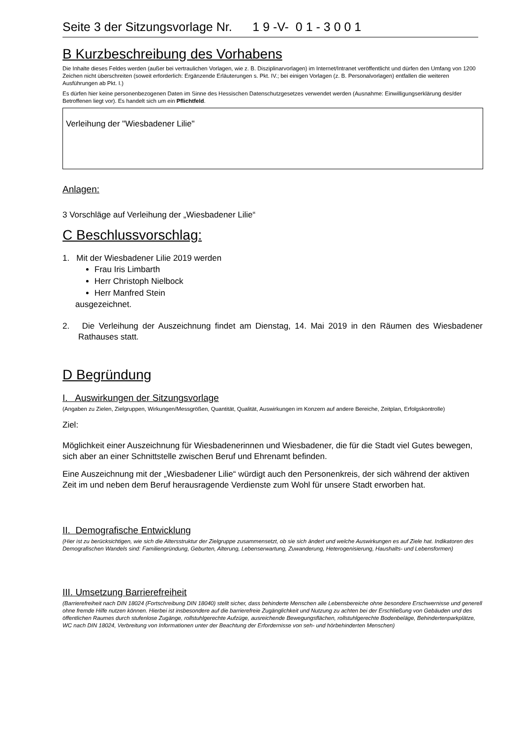Seite 3 der Sitzungsvorlage Nr. 1 9 -V- 0 1 - 3 0 0 1
B Kurzbeschreibung des Vorhabens
Die Inhalte dieses Feldes werden (außer bei vertraulichen Vorlagen, wie z. B. Disziplinarvorlagen) im Internet/Intranet veröffentlicht und dürfen den Umfang von 1200 Zeichen nicht überschreiten (soweit erforderlich: Ergänzende Erläuterungen s. Pkt. IV.; bei einigen Vorlagen (z. B. Personalvorlagen) entfallen die weiteren Ausführungen ab Pkt. I.)
Es dürfen hier keine personenbezogenen Daten im Sinne des Hessischen Datenschutzgesetzes verwendet werden (Ausnahme: Einwilligungserklärung des/der Betroffenen liegt vor). Es handelt sich um ein Pflichtfeld.
Verleihung der "Wiesbadener Lilie"
Anlagen:
3 Vorschläge auf Verleihung der „Wiesbadener Lilie“
C Beschlussvorschlag:
1. Mit der Wiesbadener Lilie 2019 werden
Frau Iris Limbarth
Herr Christoph Nielbock
Herr Manfred Stein
ausgezeichnet.
2. Die Verleihung der Auszeichnung findet am Dienstag, 14. Mai 2019 in den Räumen des Wiesbadener Rathauses statt.
D Begründung
I. Auswirkungen der Sitzungsvorlage
(Angaben zu Zielen, Zielgruppen, Wirkungen/Messgrößen, Quantität, Qualität, Auswirkungen im Konzern auf andere Bereiche, Zeitplan, Erfolgskontrolle)
Ziel:
Möglichkeit einer Auszeichnung für Wiesbadenerinnen und Wiesbadener, die für die Stadt viel Gutes bewegen, sich aber an einer Schnittstelle zwischen Beruf und Ehrenamt befinden.
Eine Auszeichnung mit der „Wiesbadener Lilie“ würdigt auch den Personenkreis, der sich während der aktiven Zeit im und neben dem Beruf herausragende Verdienste zum Wohl für unsere Stadt erworben hat.
II. Demografische Entwicklung
(Hier ist zu berücksichtigen, wie sich die Altersstruktur der Zielgruppe zusammensetzt, ob sie sich ändert und welche Auswirkungen es auf Ziele hat. Indikatoren des Demografischen Wandels sind: Familiengründung, Geburten, Alterung, Lebenserwartung, Zuwanderung, Heterogenisierung, Haushalts- und Lebensformen)
III. Umsetzung Barrierefreiheit
(Barrierefreiheit nach DIN 18024 (Fortschreibung DIN 18040) stellt sicher, dass behinderte Menschen alle Lebensbereiche ohne besondere Erschwernisse und generell ohne fremde Hilfe nutzen können. Hierbei ist insbesondere auf die barrierefreie Zugänglichkeit und Nutzung zu achten bei der Erschließung von Gebäuden und des öffentlichen Raumes durch stufenlose Zugänge, rollstuhlgerechte Aufzüge, ausreichende Bewegungsflächen, rollstuhlgerechte Bodenbeläge, Behindertenparkplätze, WC nach DIN 18024, Verbreitung von Informationen unter der Beachtung der Erfordernisse von seh- und hörbehinderten Menschen)